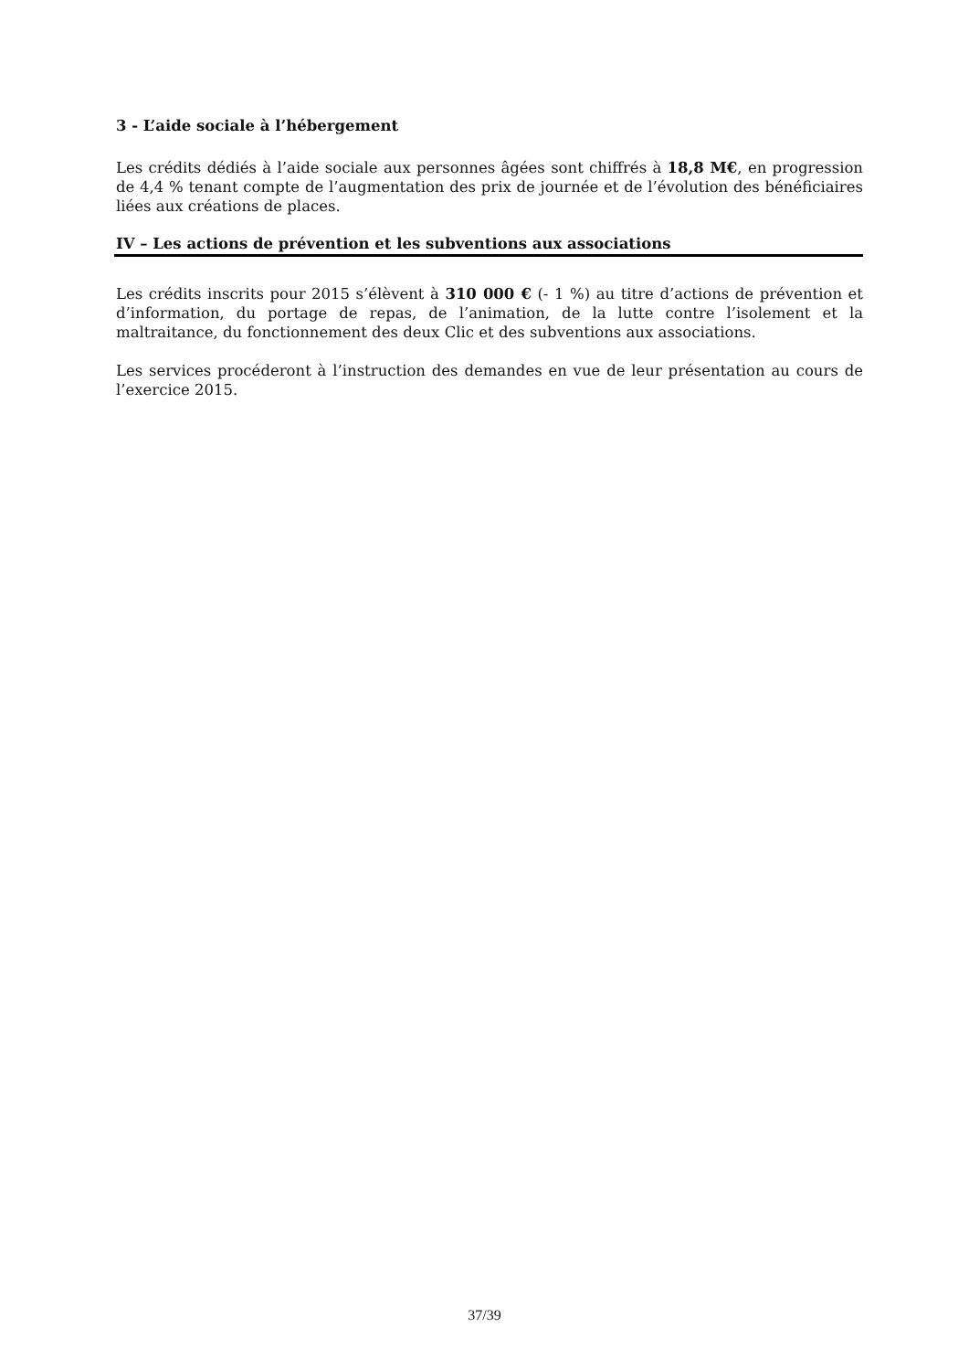3 - L’aide sociale à l’hébergement
Les crédits dédiés à l’aide sociale aux personnes âgées sont chiffrés à 18,8 M€, en progression de 4,4 % tenant compte de l’augmentation des prix de journée et de l’évolution des bénéficiaires liées aux créations de places.
IV – Les actions de prévention et les subventions aux associations
Les crédits inscrits pour 2015 s’élèvent à 310 000 € (- 1 %) au titre d’actions de prévention et d’information, du portage de repas, de l’animation, de la lutte contre l’isolement et la maltraitance, du fonctionnement des deux Clic et des subventions aux associations.
Les services procéderont à l’instruction des demandes en vue de leur présentation au cours de l’exercice 2015.
37/39